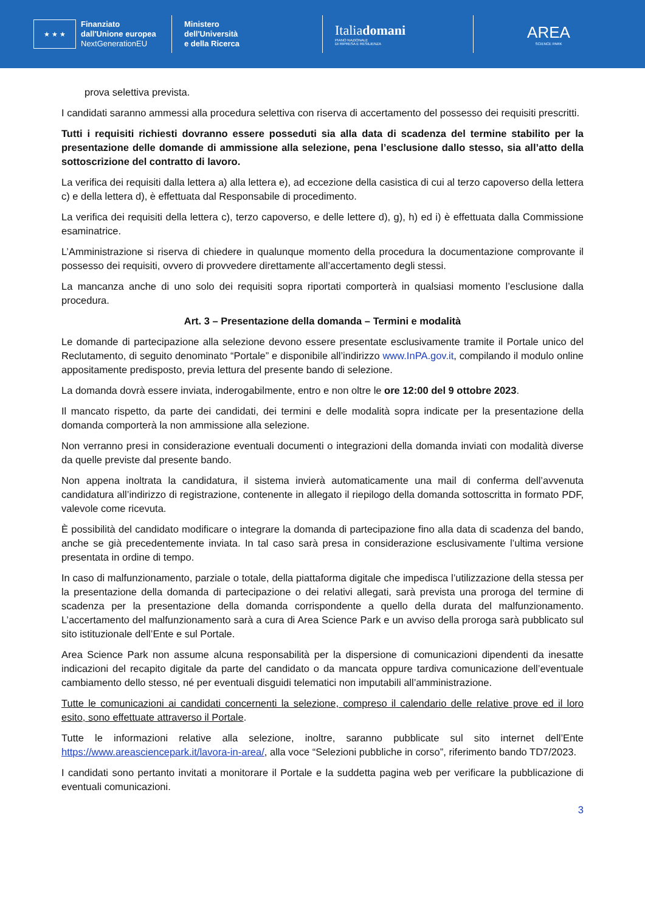★ ★ ★
Finanziato
dall'Unione europea
NextGenerationEU
Ministero
dell'Università
e della Ricerca
Italiadomani
PIANO NAZIONALE
DI RIPRESA E RESILIENZA
AREA
SCIENCE PARK
prova selettiva prevista.
I candidati saranno ammessi alla procedura selettiva con riserva di accertamento del possesso dei requisiti prescritti.
Tutti i requisiti richiesti dovranno essere posseduti sia alla data di scadenza del termine stabilito per la presentazione delle domande di ammissione alla selezione, pena l’esclusione dallo stesso, sia all’atto della sottoscrizione del contratto di lavoro.
La verifica dei requisiti dalla lettera a) alla lettera e), ad eccezione della casistica di cui al terzo capoverso della lettera c) e della lettera d), è effettuata dal Responsabile di procedimento.
La verifica dei requisiti della lettera c), terzo capoverso, e delle lettere d), g), h) ed i) è effettuata dalla Commissione esaminatrice.
L’Amministrazione si riserva di chiedere in qualunque momento della procedura la documentazione comprovante il possesso dei requisiti, ovvero di provvedere direttamente all’accertamento degli stessi.
La mancanza anche di uno solo dei requisiti sopra riportati comporterà in qualsiasi momento l’esclusione dalla procedura.
Art. 3 – Presentazione della domanda – Termini e modalità
Le domande di partecipazione alla selezione devono essere presentate esclusivamente tramite il Portale unico del Reclutamento, di seguito denominato “Portale” e disponibile all’indirizzo www.InPA.gov.it, compilando il modulo online appositamente predisposto, previa lettura del presente bando di selezione.
La domanda dovrà essere inviata, inderogabilmente, entro e non oltre le ore 12:00 del 9 ottobre 2023.
Il mancato rispetto, da parte dei candidati, dei termini e delle modalità sopra indicate per la presentazione della domanda comporterà la non ammissione alla selezione.
Non verranno presi in considerazione eventuali documenti o integrazioni della domanda inviati con modalità diverse da quelle previste dal presente bando.
Non appena inoltrata la candidatura, il sistema invierà automaticamente una mail di conferma dell’avvenuta candidatura all’indirizzo di registrazione, contenente in allegato il riepilogo della domanda sottoscritta in formato PDF, valevole come ricevuta.
È possibilità del candidato modificare o integrare la domanda di partecipazione fino alla data di scadenza del bando, anche se già precedentemente inviata. In tal caso sarà presa in considerazione esclusivamente l’ultima versione presentata in ordine di tempo.
In caso di malfunzionamento, parziale o totale, della piattaforma digitale che impedisca l’utilizzazione della stessa per la presentazione della domanda di partecipazione o dei relativi allegati, sarà prevista una proroga del termine di scadenza per la presentazione della domanda corrispondente a quello della durata del malfunzionamento. L’accertamento del malfunzionamento sarà a cura di Area Science Park e un avviso della proroga sarà pubblicato sul sito istituzionale dell’Ente e sul Portale.
Area Science Park non assume alcuna responsabilità per la dispersione di comunicazioni dipendenti da inesatte indicazioni del recapito digitale da parte del candidato o da mancata oppure tardiva comunicazione dell’eventuale cambiamento dello stesso, né per eventuali disguidi telematici non imputabili all’amministrazione.
Tutte le comunicazioni ai candidati concernenti la selezione, compreso il calendario delle relative prove ed il loro esito, sono effettuate attraverso il Portale.
Tutte le informazioni relative alla selezione, inoltre, saranno pubblicate sul sito internet dell’Ente https://www.areasciencepark.it/lavora-in-area/, alla voce “Selezioni pubbliche in corso”, riferimento bando TD7/2023.
I candidati sono pertanto invitati a monitorare il Portale e la suddetta pagina web per verificare la pubblicazione di eventuali comunicazioni.
3